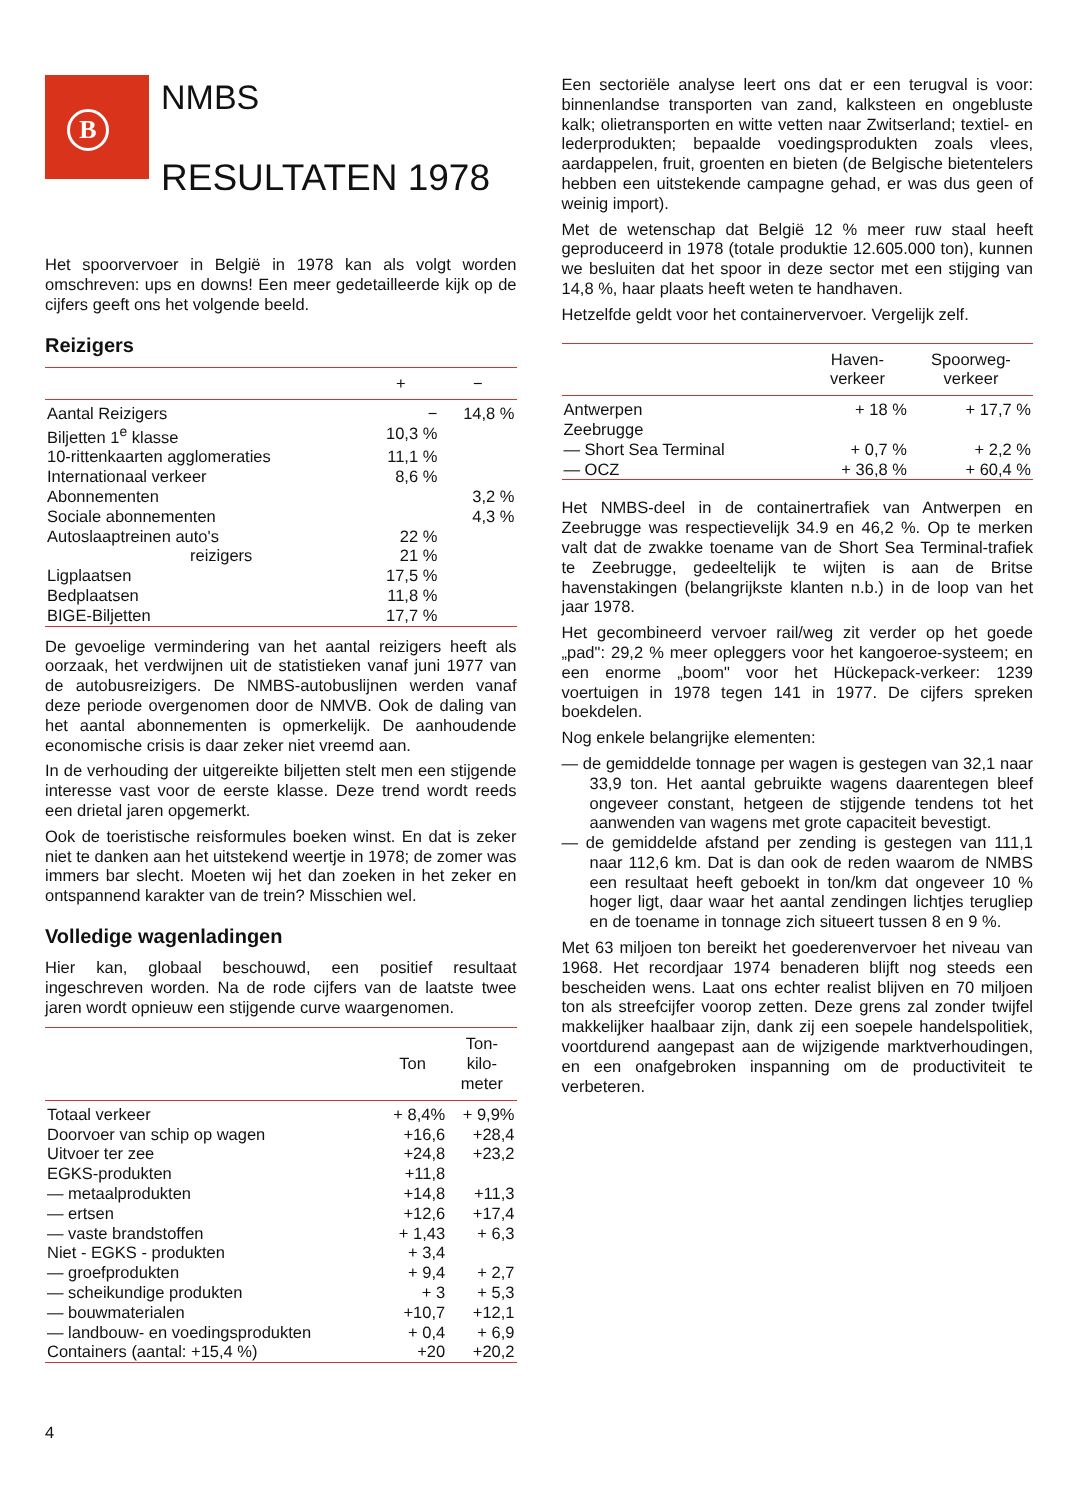B
NMBS
RESULTATEN 1978
Het spoorvervoer in België in 1978 kan als volgt worden omschreven: ups en downs! Een meer gedetailleerde kijk op de cijfers geeft ons het volgende beeld.
Reizigers
| | + | − |
| --- | --- | --- |
| Aantal Reizigers | − | 14,8 % |
| Biljetten 1<sup>e</sup> klasse | 10,3 % | |
| 10-rittenkaarten agglomeraties | 11,1 % | |
| Internationaal verkeer | 8,6 % | |
| Abonnementen | | 3,2 % |
| Sociale abonnementen | | 4,3 % |
| Autoslaaptreinen auto's | 22 % | |
| reizigers | 21 % | |
| Ligplaatsen | 17,5 % | |
| Bedplaatsen | 11,8 % | |
| BIGE-Biljetten | 17,7 % | |
De gevoelige vermindering van het aantal reizigers heeft als oorzaak, het verdwijnen uit de statistieken vanaf juni 1977 van de autobusreizigers. De NMBS-autobuslijnen werden vanaf deze periode overgenomen door de NMVB. Ook de daling van het aantal abonnementen is opmerkelijk. De aanhoudende economische crisis is daar zeker niet vreemd aan.
In de verhouding der uitgereikte biljetten stelt men een stijgende interesse vast voor de eerste klasse. Deze trend wordt reeds een drietal jaren opgemerkt.
Ook de toeristische reisformules boeken winst. En dat is zeker niet te danken aan het uitstekend weertje in 1978; de zomer was immers bar slecht. Moeten wij het dan zoeken in het zeker en ontspannend karakter van de trein? Misschien wel.
Volledige wagenladingen
Hier kan, globaal beschouwd, een positief resultaat ingeschreven worden. Na de rode cijfers van de laatste twee jaren wordt opnieuw een stijgende curve waargenomen.
| | Ton | Ton- kilo- meter |
| --- | --- | --- |
| Totaal verkeer | + 8,4% | + 9,9% |
| Doorvoer van schip op wagen | +16,6 | +28,4 |
| Uitvoer ter zee | +24,8 | +23,2 |
| EGKS-produkten | +11,8 | |
| — metaalprodukten | +14,8 | +11,3 |
| — ertsen | +12,6 | +17,4 |
| — vaste brandstoffen | + 1,43 | + 6,3 |
| Niet - EGKS - produkten | + 3,4 | |
| — groefprodukten | + 9,4 | + 2,7 |
| — scheikundige produkten | + 3 | + 5,3 |
| — bouwmaterialen | +10,7 | +12,1 |
| — landbouw- en voedingsprodukten | + 0,4 | + 6,9 |
| Containers (aantal: +15,4 %) | +20 | +20,2 |
Een sectoriële analyse leert ons dat er een terugval is voor: binnenlandse transporten van zand, kalksteen en ongebluste kalk; olietransporten en witte vetten naar Zwitserland; textiel- en lederprodukten; bepaalde voedingsprodukten zoals vlees, aardappelen, fruit, groenten en bieten (de Belgische bietentelers hebben een uitstekende campagne gehad, er was dus geen of weinig import).
Met de wetenschap dat België 12 % meer ruw staal heeft geproduceerd in 1978 (totale produktie 12.605.000 ton), kunnen we besluiten dat het spoor in deze sector met een stijging van 14,8 %, haar plaats heeft weten te handhaven.
Hetzelfde geldt voor het containervervoer. Vergelijk zelf.
| | Haven- verkeer | Spoorweg- verkeer |
| --- | --- | --- |
| Antwerpen | + 18 % | + 17,7 % |
| Zeebrugge | | |
| — Short Sea Terminal | + 0,7 % | + 2,2 % |
| — OCZ | + 36,8 % | + 60,4 % |
Het NMBS-deel in de containertrafiek van Antwerpen en Zeebrugge was respectievelijk 34.9 en 46,2 %. Op te merken valt dat de zwakke toename van de Short Sea Terminal-trafiek te Zeebrugge, gedeeltelijk te wijten is aan de Britse havenstakingen (belangrijkste klanten n.b.) in de loop van het jaar 1978.
Het gecombineerd vervoer rail/weg zit verder op het goede „pad": 29,2 % meer opleggers voor het kangoeroe-systeem; en een enorme „boom" voor het Hückepack-verkeer: 1239 voertuigen in 1978 tegen 141 in 1977. De cijfers spreken boekdelen.
Nog enkele belangrijke elementen:
— de gemiddelde tonnage per wagen is gestegen van 32,1 naar 33,9 ton. Het aantal gebruikte wagens daarentegen bleef ongeveer constant, hetgeen de stijgende tendens tot het aanwenden van wagens met grote capaciteit bevestigt.
— de gemiddelde afstand per zending is gestegen van 111,1 naar 112,6 km. Dat is dan ook de reden waarom de NMBS een resultaat heeft geboekt in ton/km dat ongeveer 10 % hoger ligt, daar waar het aantal zendingen lichtjes terugliep en de toename in tonnage zich situeert tussen 8 en 9 %.
Met 63 miljoen ton bereikt het goederenvervoer het niveau van 1968. Het recordjaar 1974 benaderen blijft nog steeds een bescheiden wens. Laat ons echter realist blijven en 70 miljoen ton als streefcijfer voorop zetten. Deze grens zal zonder twijfel makkelijker haalbaar zijn, dank zij een soepele handelspolitiek, voortdurend aangepast aan de wijzigende marktverhoudingen, en een onafgebroken inspanning om de productiviteit te verbeteren.
4